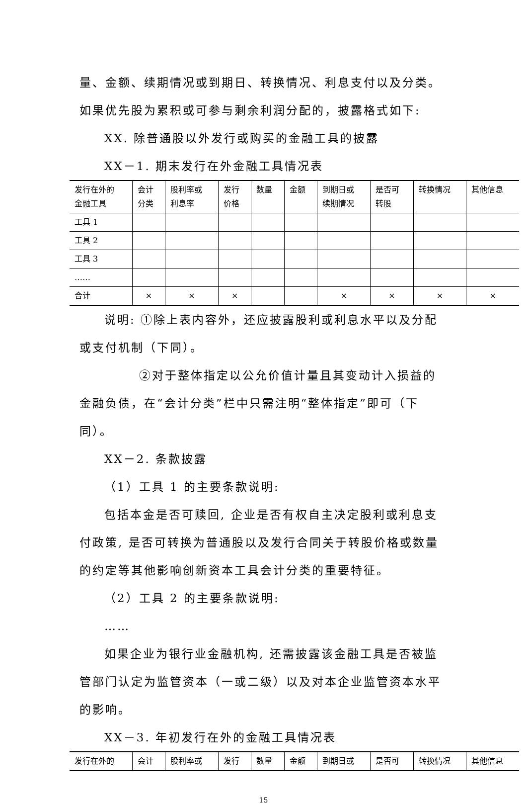量、金额、续期情况或到期日、转换情况、利息支付以及分类。如果优先股为累积或可参与剩余利润分配的，披露格式如下:
XX. 除普通股以外发行或购买的金融工具的披露
XX－1. 期末发行在外金融工具情况表
| 发行在外的 金融工具 | 会计 分类 | 股利率或 利息率 | 发行 价格 | 数量 | 金额 | 到期日或 续期情况 | 是否可 转股 | 转换情况 | 其他信息 |
| --- | --- | --- | --- | --- | --- | --- | --- | --- | --- |
| 工具 1 | | | | | | | | | |
| 工具 2 | | | | | | | | | |
| 工具 3 | | | | | | | | | |
| …… | | | | | | | | | |
| 合计 | × | × | × | | | × | × | × | × |
说明: ①除上表内容外，还应披露股利或利息水平以及分配或支付机制（下同）。
②对于整体指定以公允价值计量且其变动计入损益的金融负债，在“会计分类”栏中只需注明“整体指定”即可（下同）。
XX－2. 条款披露
（1）工具 1 的主要条款说明:
包括本金是否可赎回, 企业是否有权自主决定股利或利息支付政策, 是否可转换为普通股以及发行合同关于转股价格或数量的约定等其他影响创新资本工具会计分类的重要特征。
（2）工具 2 的主要条款说明:
……
如果企业为银行业金融机构, 还需披露该金融工具是否被监管部门认定为监管资本（一或二级）以及对本企业监管资本水平的影响。
XX－3. 年初发行在外的金融工具情况表
| 发行在外的 | 会计 | 股利率或 | 发行 | 数量 | 金额 | 到期日或 | 是否可 | 转换情况 | 其他信息 |
| --- | --- | --- | --- | --- | --- | --- | --- | --- | --- |
15